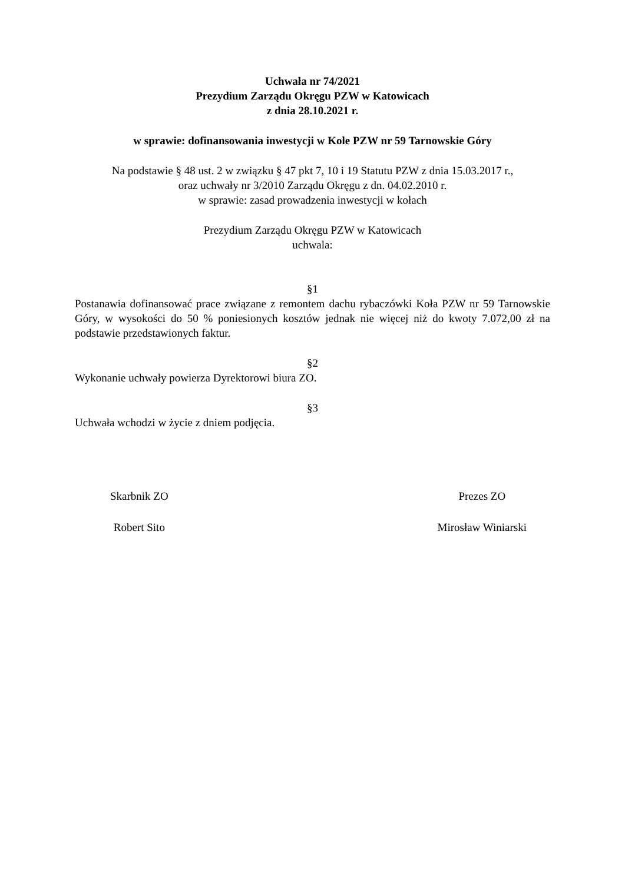Uchwała nr 74/2021
Prezydium Zarządu Okręgu PZW w Katowicach
z dnia 28.10.2021 r.
w sprawie: dofinansowania inwestycji w Kole PZW nr 59 Tarnowskie Góry
Na podstawie § 48 ust. 2 w związku § 47 pkt 7, 10 i 19 Statutu PZW z dnia 15.03.2017 r.,
oraz uchwały nr 3/2010 Zarządu Okręgu z dn. 04.02.2010 r.
w sprawie: zasad prowadzenia inwestycji w kołach
Prezydium Zarządu Okręgu PZW w Katowicach
uchwala:
§1
Postanawia dofinansować prace związane z remontem dachu rybaczówki Koła PZW nr 59 Tarnowskie Góry, w wysokości do 50 % poniesionych kosztów jednak nie więcej niż do kwoty 7.072,00 zł na podstawie przedstawionych faktur.
§2
Wykonanie uchwały powierza Dyrektorowi biura ZO.
§3
Uchwała wchodzi w życie z dniem podjęcia.
Skarbnik ZO
Robert Sito
Prezes ZO
Mirosław Winiarski